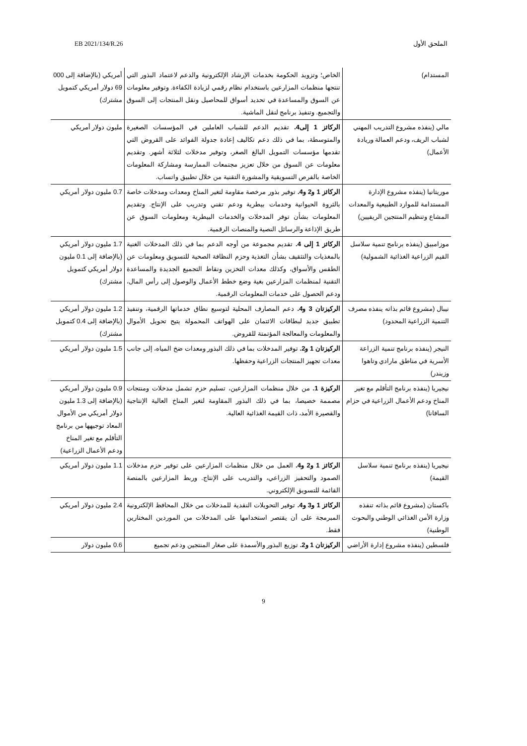الملحق الأول EB 2021/134/R.26
| المستدام) | الخاص؛ وتزويد الحكومة بخدمات الإرشاد الإلكترونية والدعم لاعتماد البذور التي تنتجها منظمات المزارعين باستخدام نظام رقمي لزيادة الكفاءة. وتوفير معلومات عن السوق والمساعدة في تحديد أسواق للمحاصيل ونقل المنتجات إلى السوق والتجميع. وتنفيذ برنامج لنقل الماشية. | أمريكي (بالإضافة إلى 000 69 دولار أمريكي كتمويل مشترك) |
| مالي (ينفذه مشروع التدريب المهني لشباب الريف، ودعم العمالة وريادة الأعمال) | الركائز 1 إلى4. تقديم الدعم للشباب العاملين في المؤسسات الصغيرة والمتوسطة، بما في ذلك دعم تكاليف إعادة جدولة الفوائد على القروض التي تقدمها مؤسسات التمويل البالغ الصغر، وتوفير مدخلات لثلاثة أشهر. وتقديم معلومات عن السوق من خلال تعزيز مجتمعات الممارسة ومشاركة المعلومات الخاصة بالفرص التسويقية والمشورة التقنية من خلال تطبيق واتساب. | مليون دولار أمريكي |
| موريتانيا (ينفذه مشروع الإدارة المستدامة للموارد الطبيعية والمعدات المشاع وتنظيم المنتجين الريفيين) | الركائز 1 و2 و4. توفير بذور مرخصة مقاومة لتغير المناخ ومعدات ومدخلات خاصة بالثروة الحيوانية وخدمات بيطرية ودعم تقني وتدريب على الإنتاج. وتقديم المعلومات بشأن توفر المدخلات والخدمات البيطرية ومعلومات السوق عن طريق الإذاعة والرسائل النصية والمنصات الرقمية. | 0.7 مليون دولار أمريكي |
| موزامبيق (ينفذه برنامج تنمية سلاسل القيم الزراعية الغذائية الشمولية) | الركائز 1 إلى 4. تقديم مجموعة من أوجه الدعم بما في ذلك المدخلات الغنية بالمغذيات والتثقيف بشأن التغذية وحزم النظافة الصحية للتسويق ومعلومات عن الطقس والأسواق، وكذلك معدات التخزين ونقاط التجميع الجديدة والمساعدة التقنية لمنظمات المزارعين بغية وضع خطط الأعمال والوصول إلى رأس المال، ودعم الحصول على خدمات المعلومات الرقمية. | 1.7 مليون دولار أمريكي (بالإضافة إلى 0.1 مليون دولار أمريكي كتمويل مشترك) |
| نيبال (مشروع قائم بذاته ينفذه مصرف التنمية الزراعية المحدود) | الركيزتان 3 و4. دعم المصارف المحلية لتوسيع نطاق خدماتها الرقمية، وتنفيذ تطبيق جديد لبطاقات الائتمان على الهواتف المحمولة يتيح تحويل الأموال والمعلومات والمعالجة المؤتمتة للقروض. | 1.2 مليون دولار أمريكي (بالإضافة إلى 0.4 كتمويل مشترك) |
| النيجر (ينفذه برنامج تنمية الزراعة الأسرية في مناطق مارادي وتاهوا وزيندر) | الركيزتان 1 و2. توفير المدخلات بما في ذلك البذور ومعدات ضخ المياه، إلى جانب معدات تجهيز المنتجات الزراعية وحفظها. | 1.5 مليون دولار أمريكي |
| نيجيريا (ينفذه برنامج التأقلم مع تغير المناخ ودعم الأعمال الزراعية في حزام السافانا) | الركيزة 1. من خلال منظمات المزارعين، تسليم حزم تشمل مدخلات ومنتجات مصممة خصيصا، بما في ذلك البذور المقاومة لتغير المناخ العالية الإنتاجية والقصيرة الأمد، ذات القيمة الغذائية العالية. | 0.9 مليون دولار أمريكي (بالإضافة إلى 1.3 مليون دولار أمريكي من الأموال المعاد توجيهها من برنامج التأقلم مع تغير المناخ ودعم الأعمال الزراعية) |
| نيجيريا (ينفذه برنامج تنمية سلاسل القيمة) | الركائز 1 و2 و4. العمل من خلال منظمات المزارعين على توفير حزم مدخلات الصمود والتحفيز الزراعي، والتدريب على الإنتاج. وربط المزارعين بالمنصة القائمة للتسويق الإلكتروني. | 1.1 مليون دولار أمريكي |
| باكستان (مشروع قائم بذاته تنفذه وزارة الأمن الغذائي الوطني والبحوث الوطنية) | الركائز 1 و3 و4. توفير التحويلات النقدية للمدخلات من خلال المحافظ الإلكترونية المبرمجة على أن يقتصر استخدامها على المدخلات من الموردين المختارين فقط. | 2.4 مليون دولار أمريكي |
| فلسطين (ينفذه مشروع إدارة الأراضي | الركيزتان 1 و2. توزيع البذور والأسمدة على صغار المنتجين ودعم تجميع | 0.6 مليون دولار |
9